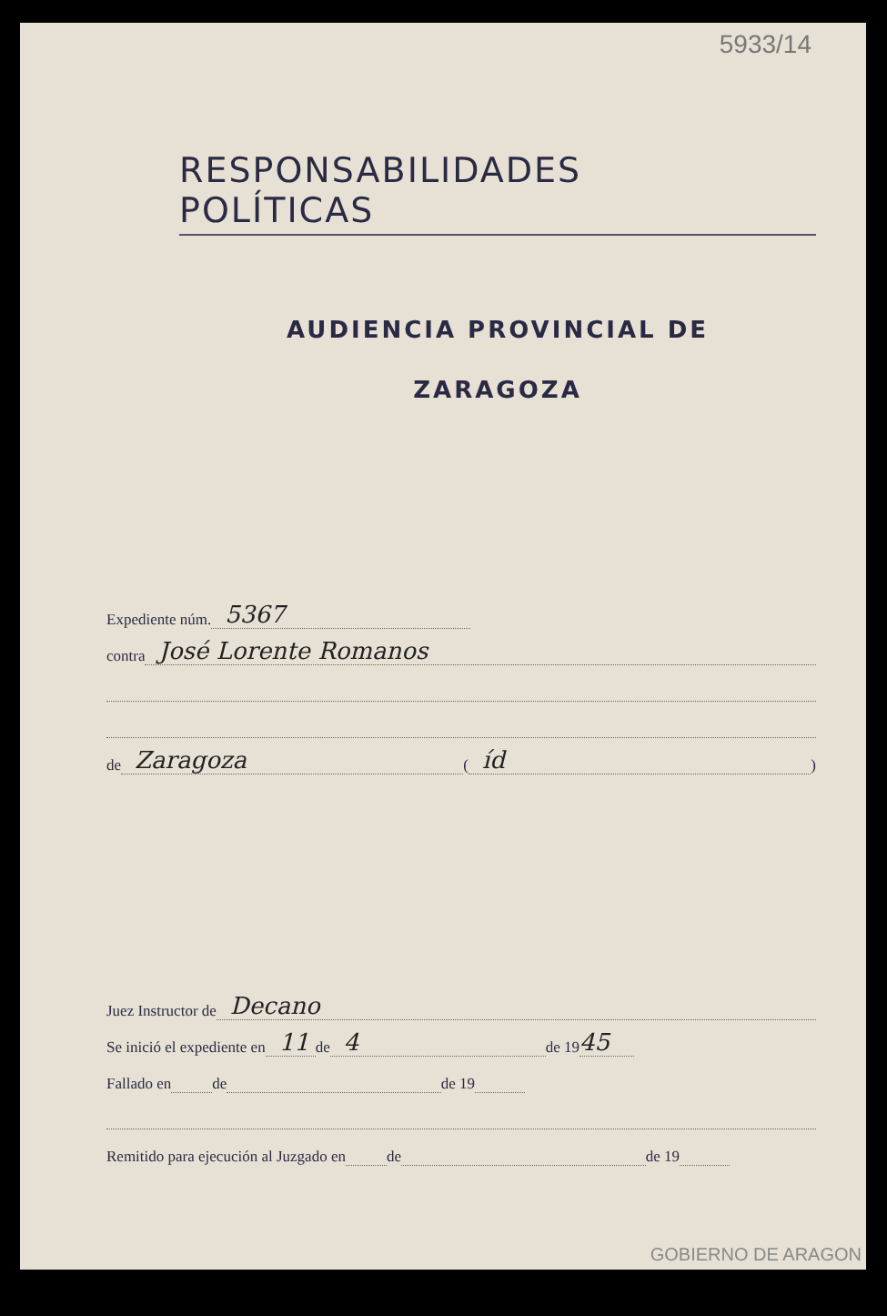5933/14
RESPONSABILIDADES POLÍTICAS
AUDIENCIA PROVINCIAL DE
ZARAGOZA
Expediente núm. 5367
contra José Lorente Romanos
de Zaragoza ( íd )
Juez Instructor de Decano
Se inició el expediente en 11 de 4 de 19 45
Fallado en de de 19
Remitido para ejecución al Juzgado en de de 19
GOBIERNO DE ARAGON